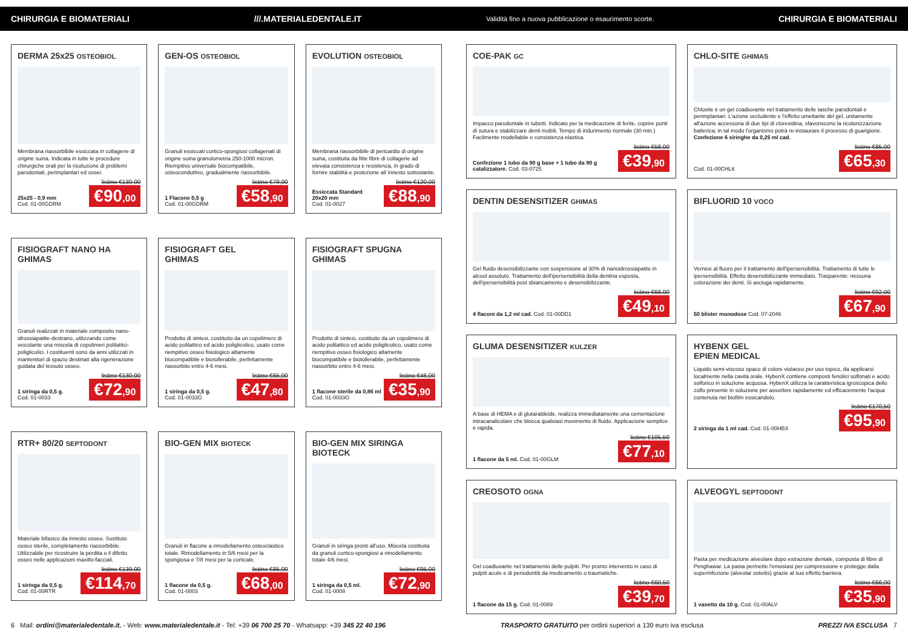CHIRURGIA E BIOMATERIALI ///.MATERIALEDENTALE.IT Validità fino a nuova pubblicazione o esaurimento scorte. CHIRURGIA E BIOMATERIALI
DERMA 25x25 OSTEOBIOL
Membrana riassorbibile essiccata in collagene di origine suina. Indicata in tutte le procedure chirurgiche orali per la risoluzione di problemi parodontali, perimplantari ed ossei.
25x25 - 0,9 mm
Cod. 01-00GDRM
listino €130,00
€90<sub>,00</sub>
GEN-OS OSTEOBIOL
Granuli essiccati cortico-spongiosi collagenati di origine suina granulometria 250-1000 micron. Riempitivo universale biocompatibile, osteoconduttivo, gradualmente riassorbibile.
1 Flacone 0,5 g
Cod. 01-00GDRM
listino €79,00
€58<sub>,90</sub>
EVOLUTION OSTEOBIOL
Membrana riassorbibile di pericardio di origine suina, costituita da fitte fibre di collagene ad elevata consistenza e resistenza, in grado di fornire stabilità e protezione all´innesto sottostante.
Essiccata Standard
20x20 mm
Cod. 01-0027
listino €120,00
€88<sub>,90</sub>
FISIOGRAFT NANO HA
GHIMAS
Granuli realizzati in materiale composito nano-idrossiapatite-destrano, utilizzando come veicolante una miscela di copolimeri polilattici-poliglicolici. I costituenti sono da anni utilizzati in mantenitori di spazio destinati alla rigenerazione guidata del tessuto osseo.
1 siringa da 0,5 g.
Cod. 01-0033
listino €130,00
€72<sub>,90</sub>
FISIOGRAFT GEL
GHIMAS
Prodotto di sintesi, costituito da un copolimero di acido polilattico ed acido poliglicolico, usato come riempitivo osseo fisiologico altamente biocompatibile e biotollerabile, perfettamente riassorbito entro 4-6 mesi.
1 siringa da 0,5 g.
Cod. 01-0033G
listino €65,00
€47<sub>,80</sub>
FISIOGRAFT SPUGNA
GHIMAS
Prodotto di sintesi, costituito da un copolimero di acido polilattico ed acido poliglicolico, usato come riempitivo osseo fisiologico altamente biocompatibile e biotollerabile, perfettamente riassorbito entro 4-6 mesi.
1 flacone sterile da 0,86 ml
Cod. 01-0033G
listino €46,00
€35<sub>,90</sub>
RTR+ 80/20 SEPTODONT
Materiale bifasico da innesto osseo. Sostituto osseo sterile, completamente riassorbibile. Utilizzabile per ricostruire la perdita o il difetto osseo nelle applicazioni maxillo-facciali.
1 siringa da 0,5 g.
Cod. 01-00RTR
listino €139,00
€114<sub>,70</sub>
BIO-GEN MIX BIOTECK
Granuli in flacone a rimodellamento osteoclastico totale. Rimodellamento in 5/6 mesi per la spongiosa e 7/8 mesi per la corticale.
1 flacone da 0,5 g.
Cod. 01-0003
listino €85,00
€68<sub>,00</sub>
BIO-GEN MIX SIRINGA
BIOTECK
Granuli in siringa pronti all'uso. Miscela costituita da granuli cortico-spongiosi a rimodellamento totale 4/6 mesi.
1 siringa da 0,5 ml.
Cod. 01-0008
listino €95,00
€72<sub>,90</sub>
COE-PAK GC
Impacco parodontale in tubetti. Indicato per la medicazione di ferite, coprire punti di sutura e stabilizzare denti mobili. Tempo di indurimento normale (30 min.) Facilmente modellabile e consistenza elastica.
Confezione 1 tubo da 90 g base + 1 tubo da 90 g catalizzatore. Cod. 03-0725
listino €58,00
€39<sub>,90</sub>
CHLO-SITE GHIMAS
Chlosite è un gel coadiuvante nel trattamento delle tasche parodontali e perimplantari. L'azione occludente e l'effetto umettante del gel, unitamente all'azione accessoria di due tipi di clorexidina, sfavoriscono la ricolonizzazione batterica; in tal modo l'organismo potrà re-instaurare il processo di guarigione.
Confezione 6 siringhe da 0,25 ml cad.
Cod. 01-00CHL6
listino €85,00
€65<sub>,30</sub>
DENTIN DESENSITIZER GHIMAS
Gel fluido desensibilizzante con sospensione al 30% di nanoidrossiapatite in alcool assoluto. Trattamento dell'ipersensibilità della dentina esposta, dell'ipersensibilità post sbiancamento e desensibilizzante.
4 flaconi da 1,2 ml cad. Cod. 01-00DD1
listino €68,00
€49<sub>,10</sub>
BIFLUORID 10 VOCO
Vernice al fluoro per il trattamento dell'ipersensibilità. Trattamento di tutte le ipersensibilità. Effetto desensibilizzante immediato. Trasparente: nessuna colorazione dei denti. Si asciuga rapidamente.
50 blister monodose Cod. 07-2046
listino €92,00
€67<sub>,90</sub>
GLUMA DESENSITIZER KULZER
A base di HEMA e di glutaraldeide, realizza immediatamente una cementazione intracanalicolare che blocca qualsiasi movimento di fluido. Applicazione semplice e rapida.
1 flacone da 5 ml. Cod. 01-00GLM
listino €105,50
€77<sub>,10</sub>
HYBENX GEL
EPIEN MEDICAL
Liquido semi-viscoso opaco di colore violaceo per uso topico, da applicarsi localmente nella cavità orale. HybenX contiene composti fenolici solfonati e acido solforico in soluzione acquosa. HybenX utilizza la caratteristica igroscopica dello zolfo presente in soluzione per assorbire rapidamente ed efficacemente l'acqua contenuta nel biofilm essicandolo.
2 siringa da 1 ml cad. Cod. 01-00HBX
listino €170,50
€95<sub>,90</sub>
CREOSOTO OGNA
Gel coadiuvante nel trattamento delle pulpiti. Per pronto intervento in caso di pulpiti acute e di periodontiti da medicamento o traumatiche.
1 flacone da 15 g. Cod. 01-0089
listino €60,50
€39<sub>,70</sub>
ALVEOGYL SEPTODONT
Pasta per medicazione alveolare dopo estrazione dentale, composta di fibre di Penghawar. La pasta permette l'emostasi per compressione e protegge dalla superinfezione (alveolar osteitis) grazie al suo effetto barriera.
1 vasetto da 10 g. Cod. 01-00ALV
listino €66,00
€35<sub>,90</sub>
6 Mail: ordini@materialedentale.it. - Web: www.materialedentale.it - Tel: +39 06 700 25 70 - Whatsapp: +39 345 22 40 196 TRASPORTO GRATUITO per ordini superiori a 130 euro iva esclusa PREZZI IVA ESCLUSA 7